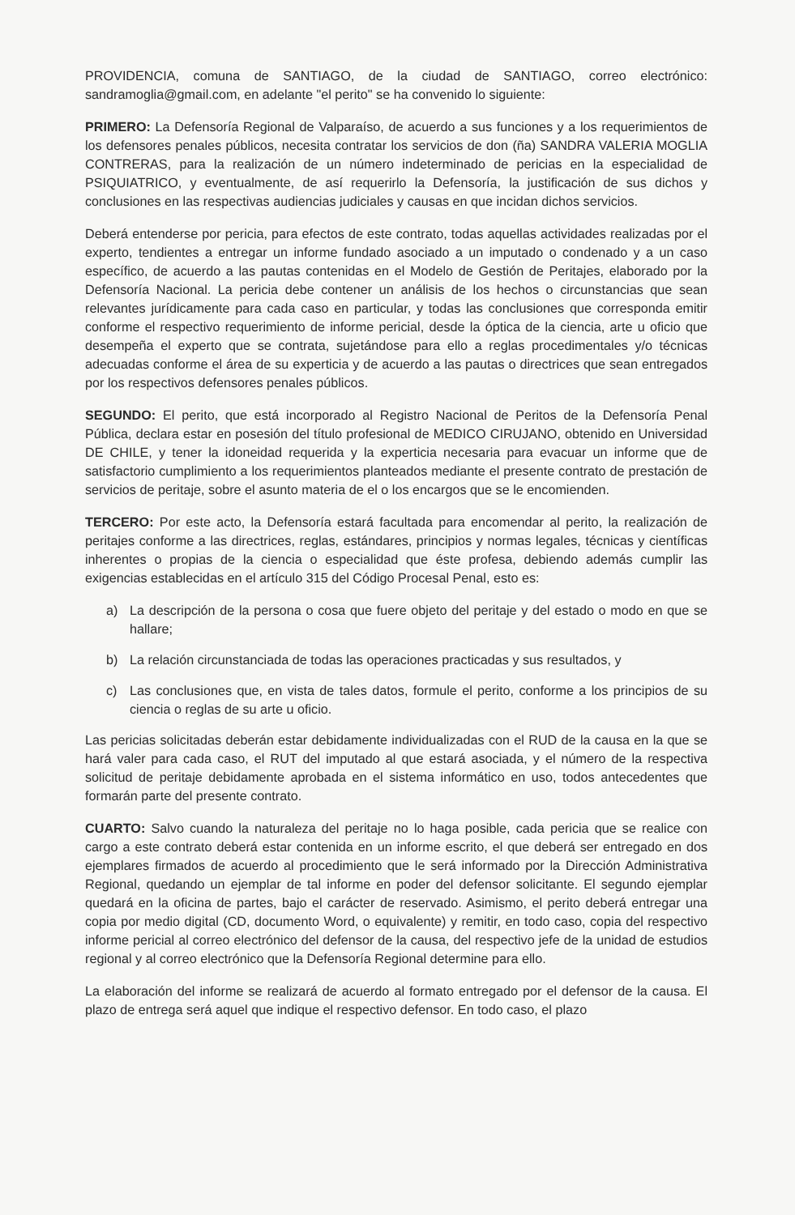PROVIDENCIA, comuna de SANTIAGO, de la ciudad de SANTIAGO, correo electrónico: sandramoglia@gmail.com, en adelante "el perito" se ha convenido lo siguiente:
PRIMERO: La Defensoría Regional de Valparaíso, de acuerdo a sus funciones y a los requerimientos de los defensores penales públicos, necesita contratar los servicios de don (ña) SANDRA VALERIA MOGLIA CONTRERAS, para la realización de un número indeterminado de pericias en la especialidad de PSIQUIATRICO, y eventualmente, de así requerirlo la Defensoría, la justificación de sus dichos y conclusiones en las respectivas audiencias judiciales y causas en que incidan dichos servicios.
Deberá entenderse por pericia, para efectos de este contrato, todas aquellas actividades realizadas por el experto, tendientes a entregar un informe fundado asociado a un imputado o condenado y a un caso específico, de acuerdo a las pautas contenidas en el Modelo de Gestión de Peritajes, elaborado por la Defensoría Nacional. La pericia debe contener un análisis de los hechos o circunstancias que sean relevantes jurídicamente para cada caso en particular, y todas las conclusiones que corresponda emitir conforme el respectivo requerimiento de informe pericial, desde la óptica de la ciencia, arte u oficio que desempeña el experto que se contrata, sujetándose para ello a reglas procedimentales y/o técnicas adecuadas conforme el área de su experticia y de acuerdo a las pautas o directrices que sean entregados por los respectivos defensores penales públicos.
SEGUNDO: El perito, que está incorporado al Registro Nacional de Peritos de la Defensoría Penal Pública, declara estar en posesión del título profesional de MEDICO CIRUJANO, obtenido en Universidad DE CHILE, y tener la idoneidad requerida y la experticia necesaria para evacuar un informe que de satisfactorio cumplimiento a los requerimientos planteados mediante el presente contrato de prestación de servicios de peritaje, sobre el asunto materia de el o los encargos que se le encomienden.
TERCERO: Por este acto, la Defensoría estará facultada para encomendar al perito, la realización de peritajes conforme a las directrices, reglas, estándares, principios y normas legales, técnicas y científicas inherentes o propias de la ciencia o especialidad que éste profesa, debiendo además cumplir las exigencias establecidas en el artículo 315 del Código Procesal Penal, esto es:
a) La descripción de la persona o cosa que fuere objeto del peritaje y del estado o modo en que se hallare;
b) La relación circunstanciada de todas las operaciones practicadas y sus resultados, y
c) Las conclusiones que, en vista de tales datos, formule el perito, conforme a los principios de su ciencia o reglas de su arte u oficio.
Las pericias solicitadas deberán estar debidamente individualizadas con el RUD de la causa en la que se hará valer para cada caso, el RUT del imputado al que estará asociada, y el número de la respectiva solicitud de peritaje debidamente aprobada en el sistema informático en uso, todos antecedentes que formarán parte del presente contrato.
CUARTO: Salvo cuando la naturaleza del peritaje no lo haga posible, cada pericia que se realice con cargo a este contrato deberá estar contenida en un informe escrito, el que deberá ser entregado en dos ejemplares firmados de acuerdo al procedimiento que le será informado por la Dirección Administrativa Regional, quedando un ejemplar de tal informe en poder del defensor solicitante. El segundo ejemplar quedará en la oficina de partes, bajo el carácter de reservado. Asimismo, el perito deberá entregar una copia por medio digital (CD, documento Word, o equivalente) y remitir, en todo caso, copia del respectivo informe pericial al correo electrónico del defensor de la causa, del respectivo jefe de la unidad de estudios regional y al correo electrónico que la Defensoría Regional determine para ello.
La elaboración del informe se realizará de acuerdo al formato entregado por el defensor de la causa. El plazo de entrega será aquel que indique el respectivo defensor. En todo caso, el plazo